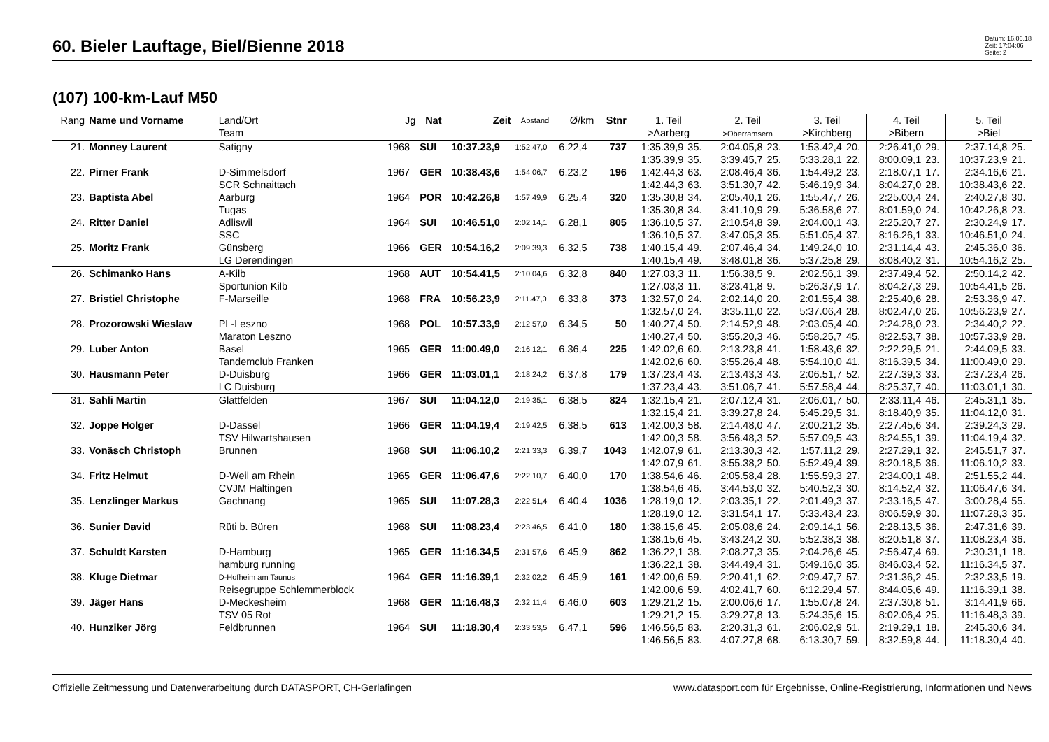60. Bieler Lauftage, Biel/Bienne 2018
Datum: 16.06.18
Zeit: 17:04:06
Seite: 2
(107) 100-km-Lauf M50
| Rang | Name und Vorname | Land/Ort Team | Jg | Nat | Zeit | Abstand | Ø/km | Stnr | 1. Teil >Aarberg | | 2. Teil >Oberramsern | | 3. Teil >Kirchberg | | 4. Teil >Bibern | | 5. Teil >Biel | |
| --- | --- | --- | --- | --- | --- | --- | --- | --- | --- | --- | --- | --- | --- | --- | --- | --- | --- | --- |
| 21. | Monney Laurent | Satigny | 1968 | SUI | 10:37.23,9 | 1:52.47,0 | 6.22,4 | 737 | 1:35.39,9 | 35. | 2:04.05,8 | 23. | 1:53.42,4 | 20. | 2:26.41,0 | 29. | 2:37.14,8 | 25. |
| | | | | | | | | | 1:35.39,9 | 35. | 3:39.45,7 | 25. | 5:33.28,1 | 22. | 8:00.09,1 | 23. | 10:37.23,9 | 21. |
| 22. | Pirner Frank | D-Simmelsdorf | 1967 | GER | 10:38.43,6 | 1:54.06,7 | 6.23,2 | 196 | 1:42.44,3 | 63. | 2:08.46,4 | 36. | 1:54.49,2 | 23. | 2:18.07,1 | 17. | 2:34.16,6 | 21. |
| | | SCR Schnaittach | | | | | | | 1:42.44,3 | 63. | 3:51.30,7 | 42. | 5:46.19,9 | 34. | 8:04.27,0 | 28. | 10:38.43,6 | 22. |
| 23. | Baptista Abel | Aarburg | 1964 | POR | 10:42.26,8 | 1:57.49,9 | 6.25,4 | 320 | 1:35.30,8 | 34. | 2:05.40,1 | 26. | 1:55.47,7 | 26. | 2:25.00,4 | 24. | 2:40.27,8 | 30. |
| | | Tugas | | | | | | | 1:35.30,8 | 34. | 3:41.10,9 | 29. | 5:36.58,6 | 27. | 8:01.59,0 | 24. | 10:42.26,8 | 23. |
| 24. | Ritter Daniel | Adliswil | 1964 | SUI | 10:46.51,0 | 2:02.14,1 | 6.28,1 | 805 | 1:36.10,5 | 37. | 2:10.54,8 | 39. | 2:04.00,1 | 43. | 2:25.20,7 | 27. | 2:30.24,9 | 17. |
| | | SSC | | | | | | | 1:36.10,5 | 37. | 3:47.05,3 | 35. | 5:51.05,4 | 37. | 8:16.26,1 | 33. | 10:46.51,0 | 24. |
| 25. | Moritz Frank | Günsberg | 1966 | GER | 10:54.16,2 | 2:09.39,3 | 6.32,5 | 738 | 1:40.15,4 | 49. | 2:07.46,4 | 34. | 1:49.24,0 | 10. | 2:31.14,4 | 43. | 2:45.36,0 | 36. |
| | | LG Derendingen | | | | | | | 1:40.15,4 | 49. | 3:48.01,8 | 36. | 5:37.25,8 | 29. | 8:08.40,2 | 31. | 10:54.16,2 | 25. |
| 26. | Schimanko Hans | A-Kilb | 1968 | AUT | 10:54.41,5 | 2:10.04,6 | 6.32,8 | 840 | 1:27.03,3 | 11. | 1:56.38,5 | 9. | 2:02.56,1 | 39. | 2:37.49,4 | 52. | 2:50.14,2 | 42. |
| | | Sportunion Kilb | | | | | | | 1:27.03,3 | 11. | 3:23.41,8 | 9. | 5:26.37,9 | 17. | 8:04.27,3 | 29. | 10:54.41,5 | 26. |
| 27. | Bristiel Christophe | F-Marseille | 1968 | FRA | 10:56.23,9 | 2:11.47,0 | 6.33,8 | 373 | 1:32.57,0 | 24. | 2:02.14,0 | 20. | 2:01.55,4 | 38. | 2:25.40,6 | 28. | 2:53.36,9 | 47. |
| | | | | | | | | | 1:32.57,0 | 24. | 3:35.11,0 | 22. | 5:37.06,4 | 28. | 8:02.47,0 | 26. | 10:56.23,9 | 27. |
| 28. | Prozorowski Wieslaw | PL-Leszno | 1968 | POL | 10:57.33,9 | 2:12.57,0 | 6.34,5 | 50 | 1:40.27,4 | 50. | 2:14.52,9 | 48. | 2:03.05,4 | 40. | 2:24.28,0 | 23. | 2:34.40,2 | 22. |
| | | Maraton Leszno | | | | | | | 1:40.27,4 | 50. | 3:55.20,3 | 46. | 5:58.25,7 | 45. | 8:22.53,7 | 38. | 10:57.33,9 | 28. |
| 29. | Luber Anton | Basel | 1965 | GER | 11:00.49,0 | 2:16.12,1 | 6.36,4 | 225 | 1:42.02,6 | 60. | 2:13.23,8 | 41. | 1:58.43,6 | 32. | 2:22.29,5 | 21. | 2:44.09,5 | 33. |
| | | Tandemclub Franken | | | | | | | 1:42.02,6 | 60. | 3:55.26,4 | 48. | 5:54.10,0 | 41. | 8:16.39,5 | 34. | 11:00.49,0 | 29. |
| 30. | Hausmann Peter | D-Duisburg | 1966 | GER | 11:03.01,1 | 2:18.24,2 | 6.37,8 | 179 | 1:37.23,4 | 43. | 2:13.43,3 | 43. | 2:06.51,7 | 52. | 2:27.39,3 | 33. | 2:37.23,4 | 26. |
| | | LC Duisburg | | | | | | | 1:37.23,4 | 43. | 3:51.06,7 | 41. | 5:57.58,4 | 44. | 8:25.37,7 | 40. | 11:03.01,1 | 30. |
| 31. | Sahli Martin | Glattfelden | 1967 | SUI | 11:04.12,0 | 2:19.35,1 | 6.38,5 | 824 | 1:32.15,4 | 21. | 2:07.12,4 | 31. | 2:06.01,7 | 50. | 2:33.11,4 | 46. | 2:45.31,1 | 35. |
| | | | | | | | | | 1:32.15,4 | 21. | 3:39.27,8 | 24. | 5:45.29,5 | 31. | 8:18.40,9 | 35. | 11:04.12,0 | 31. |
| 32. | Joppe Holger | D-Dassel | 1966 | GER | 11:04.19,4 | 2:19.42,5 | 6.38,5 | 613 | 1:42.00,3 | 58. | 2:14.48,0 | 47. | 2:00.21,2 | 35. | 2:27.45,6 | 34. | 2:39.24,3 | 29. |
| | | TSV Hilwartshausen | | | | | | | 1:42.00,3 | 58. | 3:56.48,3 | 52. | 5:57.09,5 | 43. | 8:24.55,1 | 39. | 11:04.19,4 | 32. |
| 33. | Vonäsch Christoph | Brunnen | 1968 | SUI | 11:06.10,2 | 2:21.33,3 | 6.39,7 | 1043 | 1:42.07,9 | 61. | 2:13.30,3 | 42. | 1:57.11,2 | 29. | 2:27.29,1 | 32. | 2:45.51,7 | 37. |
| | | | | | | | | | 1:42.07,9 | 61. | 3:55.38,2 | 50. | 5:52.49,4 | 39. | 8:20.18,5 | 36. | 11:06.10,2 | 33. |
| 34. | Fritz Helmut | D-Weil am Rhein | 1965 | GER | 11:06.47,6 | 2:22.10,7 | 6.40,0 | 170 | 1:38.54,6 | 46. | 2:05.58,4 | 28. | 1:55.59,3 | 27. | 2:34.00,1 | 48. | 2:51.55,2 | 44. |
| | | CVJM Haltingen | | | | | | | 1:38.54,6 | 46. | 3:44.53,0 | 32. | 5:40.52,3 | 30. | 8:14.52,4 | 32. | 11:06.47,6 | 34. |
| 35. | Lenzlinger Markus | Gachnang | 1965 | SUI | 11:07.28,3 | 2:22.51,4 | 6.40,4 | 1036 | 1:28.19,0 | 12. | 2:03.35,1 | 22. | 2:01.49,3 | 37. | 2:33.16,5 | 47. | 3:00.28,4 | 55. |
| | | | | | | | | | 1:28.19,0 | 12. | 3:31.54,1 | 17. | 5:33.43,4 | 23. | 8:06.59,9 | 30. | 11:07.28,3 | 35. |
| 36. | Sunier David | Rüti b. Büren | 1968 | SUI | 11:08.23,4 | 2:23.46,5 | 6.41,0 | 180 | 1:38.15,6 | 45. | 2:05.08,6 | 24. | 2:09.14,1 | 56. | 2:28.13,5 | 36. | 2:47.31,6 | 39. |
| | | | | | | | | | 1:38.15,6 | 45. | 3:43.24,2 | 30. | 5:52.38,3 | 38. | 8:20.51,8 | 37. | 11:08.23,4 | 36. |
| 37. | Schuldt Karsten | D-Hamburg | 1965 | GER | 11:16.34,5 | 2:31.57,6 | 6.45,9 | 862 | 1:36.22,1 | 38. | 2:08.27,3 | 35. | 2:04.26,6 | 45. | 2:56.47,4 | 69. | 2:30.31,1 | 18. |
| | | hamburg running | | | | | | | 1:36.22,1 | 38. | 3:44.49,4 | 31. | 5:49.16,0 | 35. | 8:46.03,4 | 52. | 11:16.34,5 | 37. |
| 38. | Kluge Dietmar | D-Hofheim am Taunus | 1964 | GER | 11:16.39,1 | 2:32.02,2 | 6.45,9 | 161 | 1:42.00,6 | 59. | 2:20.41,1 | 62. | 2:09.47,7 | 57. | 2:31.36,2 | 45. | 2:32.33,5 | 19. |
| | | Reisegruppe Schlemmerblock | | | | | | | 1:42.00,6 | 59. | 4:02.41,7 | 60. | 6:12.29,4 | 57. | 8:44.05,6 | 49. | 11:16.39,1 | 38. |
| 39. | Jäger Hans | D-Meckesheim | 1968 | GER | 11:16.48,3 | 2:32.11,4 | 6.46,0 | 603 | 1:29.21,2 | 15. | 2:00.06,6 | 17. | 1:55.07,8 | 24. | 2:37.30,8 | 51. | 3:14.41,9 | 66. |
| | | TSV 05 Rot | | | | | | | 1:29.21,2 | 15. | 3:29.27,8 | 13. | 5:24.35,6 | 15. | 8:02.06,4 | 25. | 11:16.48,3 | 39. |
| 40. | Hunziker Jörg | Feldbrunnen | 1964 | SUI | 11:18.30,4 | 2:33.53,5 | 6.47,1 | 596 | 1:46.56,5 | 83. | 2:20.31,3 | 61. | 2:06.02,9 | 51. | 2:19.29,1 | 18. | 2:45.30,6 | 34. |
| | | | | | | | | | 1:46.56,5 | 83. | 4:07.27,8 | 68. | 6:13.30,7 | 59. | 8:32.59,8 | 44. | 11:18.30,4 | 40. |
Offizielle Zeitmessung und Datenverarbeitung durch DATASPORT, CH-Gerlafingen www.datasport.com für Ergebnisse, Online-Registrierung, Informationen und News